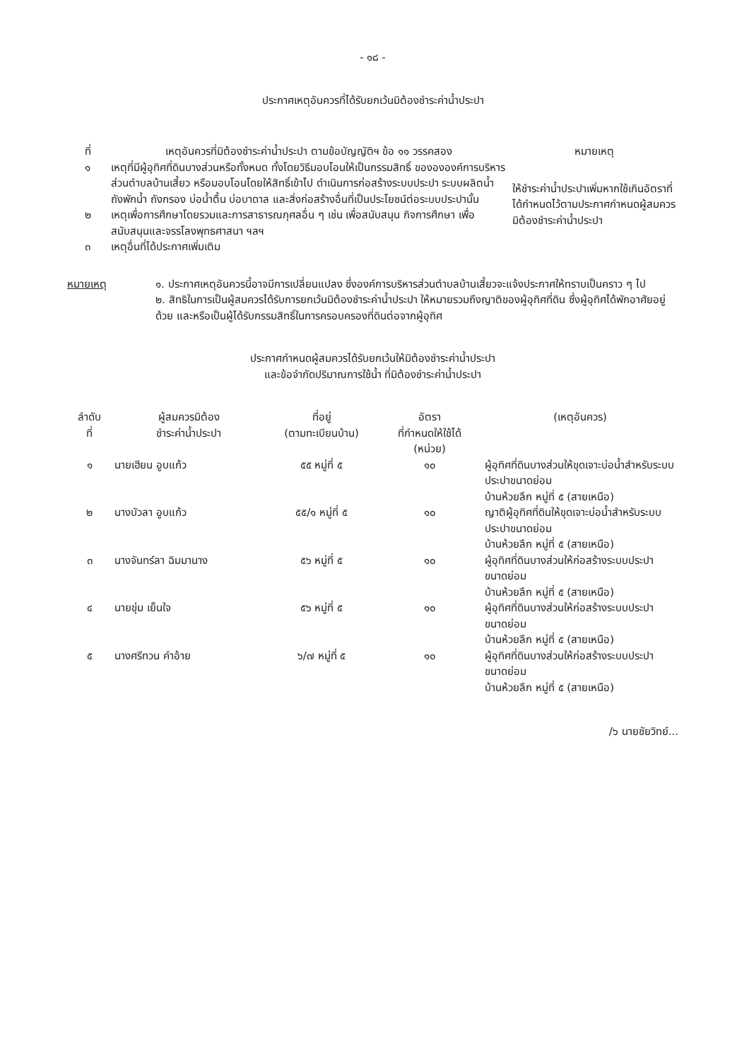- ๑๘ -
ประกาศเหตุอันควรที่ได้รับยกเว้นมิต้องชำระค่าน้ำประปา
| ที่ | เหตุอันควรที่มิต้องชำระค่าน้ำประปา ตามข้อบัญญัติฯ ข้อ ๑๑ วรรคสอง | หมายเหตุ |
| --- | --- | --- |
| ๑ | เหตุที่มีผู้อุทิศที่ดินบางส่วนหรือทั้งหมด ทั้งโดยวิธีมอบโอนให้เป็นกรรมสิทธิ์ ของององค์การบริหารส่วนตำบลบ้านเสี้ยว หรือมอบโอนโดยให้สิทธิ์เข้าไป ดำเนินการก่อสร้างระบบประปา ระบบผลิตน้ำ ถังพักน้ำ ถังกรอง บ่อน้ำตื้น บ่อบาดาล และสิ่งก่อสร้างอื่นที่เป็นประโยชน์ต่อระบบประปานั้น | ให้ชำระค่าน้ำประปาเพิ่มหากใช้เกินอัตราที่ได้กำหนดไว้ตามประกาศกำหนดผู้สมควรมิต้องชำระค่าน้ำประปา |
| ๒ | เหตุเพื่อการศึกษาโดยรวมและการสาธารณกุศลอื่น ๆ เช่น เพื่อสนับสนุน กิจการศึกษา เพื่อสนับสนุนและจรรโลงพุทธศาสนา ฯลฯ | |
| ๓ | เหตุอื่นที่ได้ประกาศเพิ่มเติม | |
หมายเหตุ ๑. ประกาศเหตุอันควรนี้อาจมีการเปลี่ยนแปลง ซึ่งองค์การบริหารส่วนตำบลบ้านเสี้ยวจะแจ้งประกาศให้ทราบเป็นคราว ๆ ไป
๒. สิทธิในการเป็นผู้สมควรได้รับการยกเว้นมิต้องชำระค่าน้ำประปา ให้หมายรวมถึงญาติของผู้อุทิศที่ดิน ซึ่งผู้อุทิศได้พักอาศัยอยู่ด้วย และหรือเป็นผู้ได้รับกรรมสิทธิ์ในการครอบครองที่ดินต่อจากผู้อุทิศ
ประกาศกำหนดผู้สมควรได้รับยกเว้นให้มิต้องชำระค่าน้ำประปา
และข้อจำกัดปริมาณการใช้น้ำ ที่มิต้องชำระค่าน้ำประปา
| ลำดับ ที่ | ผู้สมควรมิต้อง ชำระค่าน้ำประปา | ที่อยู่ (ตามทะเบียนบ้าน) | อัตรา ที่กำหนดให้ใช้ได้ (หน่วย) | (เหตุอันควร) |
| --- | --- | --- | --- | --- |
| ๑ | นายเฮียน อูบแก้ว | ๕๕ หมู่ที่ ๕ | ๑๐ | ผู้อุทิศที่ดินบางส่วนให้ขุดเจาะบ่อน้ำสำหรับระบบประปาขนาดย่อม บ้านห้วยลึก หมู่ที่ ๕ (สายเหนือ) |
| ๒ | นางบัวลา อูบแก้ว | ๕๕/๑ หมู่ที่ ๕ | ๑๐ | ญาติผู้อุทิศที่ดินให้ขุดเจาะบ่อน้ำสำหรับระบบประปาขนาดย่อม บ้านห้วยลึก หมู่ที่ ๕ (สายเหนือ) |
| ๓ | นางจันทร์ลา ฉิมมานาง | ๕๖ หมู่ที่ ๕ | ๑๐ | ผู้อุทิศที่ดินบางส่วนให้ก่อสร้างระบบประปาขนาดย่อม บ้านห้วยลึก หมู่ที่ ๕ (สายเหนือ) |
| ๔ | นายขุ่ม เย็นใจ | ๕๖ หมู่ที่ ๕ | ๑๐ | ผู้อุทิศที่ดินบางส่วนให้ก่อสร้างระบบประปาขนาดย่อม บ้านห้วยลึก หมู่ที่ ๕ (สายเหนือ) |
| ๕ | นางศรีทวน คำอ้าย | ๖/๗ หมู่ที่ ๕ | ๑๐ | ผู้อุทิศที่ดินบางส่วนให้ก่อสร้างระบบประปาขนาดย่อม บ้านห้วยลึก หมู่ที่ ๕ (สายเหนือ) |
/๖ นายชัยวิทย์...